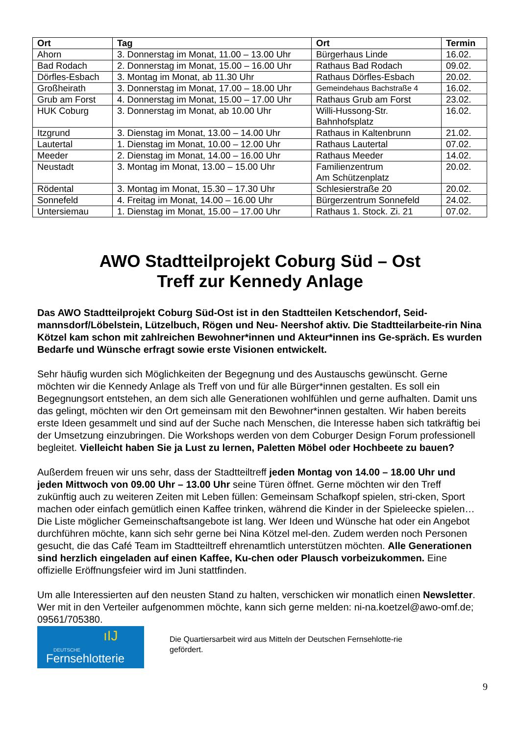| Ort | Tag | Ort | Termin |
| --- | --- | --- | --- |
| Ahorn | 3. Donnerstag im Monat, 11.00 – 13.00 Uhr | Bürgerhaus Linde | 16.02. |
| Bad Rodach | 2. Donnerstag im Monat, 15.00 – 16.00 Uhr | Rathaus Bad Rodach | 09.02. |
| Dörfles-Esbach | 3. Montag im Monat, ab 11.30 Uhr | Rathaus Dörfles-Esbach | 20.02. |
| Großheirath | 3. Donnerstag im Monat, 17.00 – 18.00 Uhr | Gemeindehaus Bachstraße 4 | 16.02. |
| Grub am Forst | 4. Donnerstag im Monat, 15.00 – 17.00 Uhr | Rathaus Grub am Forst | 23.02. |
| HUK Coburg | 3. Donnerstag im Monat, ab 10.00 Uhr | Willi-Hussong-Str. Bahnhofsplatz | 16.02. |
| Itzgrund | 3. Dienstag im Monat, 13.00 – 14.00 Uhr | Rathaus in Kaltenbrunn | 21.02. |
| Lautertal | 1. Dienstag im Monat, 10.00 – 12.00 Uhr | Rathaus Lautertal | 07.02. |
| Meeder | 2. Dienstag im Monat, 14.00 – 16.00 Uhr | Rathaus Meeder | 14.02. |
| Neustadt | 3. Montag im Monat, 13.00 – 15.00 Uhr | Familienzentrum Am Schützenplatz | 20.02. |
| Rödental | 3. Montag im Monat, 15.30 – 17.30 Uhr | Schlesierstraße 20 | 20.02. |
| Sonnefeld | 4. Freitag im Monat, 14.00 – 16.00 Uhr | Bürgerzentrum Sonnefeld | 24.02. |
| Untersiemau | 1. Dienstag im Monat, 15.00 – 17.00 Uhr | Rathaus 1. Stock. Zi. 21 | 07.02. |
AWO Stadtteilprojekt Coburg Süd – Ost
Treff zur Kennedy Anlage
Das AWO Stadtteilprojekt Coburg Süd-Ost ist in den Stadtteilen Ketschendorf, Seid-mannsdorf/Löbelstein, Lützelbuch, Rögen und Neu- Neershof aktiv. Die Stadtteilarbeite-rin Nina Kötzel kam schon mit zahlreichen Bewohner*innen und Akteur*innen ins Ge-spräch. Es wurden Bedarfe und Wünsche erfragt sowie erste Visionen entwickelt.
Sehr häufig wurden sich Möglichkeiten der Begegnung und des Austauschs gewünscht. Gerne möchten wir die Kennedy Anlage als Treff von und für alle Bürger*innen gestalten. Es soll ein Begegnungsort entstehen, an dem sich alle Generationen wohlfühlen und gerne aufhalten. Damit uns das gelingt, möchten wir den Ort gemeinsam mit den Bewohner*innen gestalten. Wir haben bereits erste Ideen gesammelt und sind auf der Suche nach Menschen, die Interesse haben sich tatkräftig bei der Umsetzung einzubringen. Die Workshops werden von dem Coburger Design Forum professionell begleitet. Vielleicht haben Sie ja Lust zu lernen, Paletten Möbel oder Hochbeete zu bauen?
Außerdem freuen wir uns sehr, dass der Stadtteiltreff jeden Montag von 14.00 – 18.00 Uhr und jeden Mittwoch von 09.00 Uhr – 13.00 Uhr seine Türen öffnet. Gerne möchten wir den Treff zukünftig auch zu weiteren Zeiten mit Leben füllen: Gemeinsam Schafkopf spielen, stri-cken, Sport machen oder einfach gemütlich einen Kaffee trinken, während die Kinder in der Spieleecke spielen… Die Liste möglicher Gemeinschaftsangebote ist lang. Wer Ideen und Wünsche hat oder ein Angebot durchführen möchte, kann sich sehr gerne bei Nina Kötzel mel-den. Zudem werden noch Personen gesucht, die das Café Team im Stadtteiltreff ehrenamtlich unterstützen möchten. Alle Generationen sind herzlich eingeladen auf einen Kaffee, Ku-chen oder Plausch vorbeizukommen. Eine offizielle Eröffnungsfeier wird im Juni stattfinden.
Um alle Interessierten auf den neusten Stand zu halten, verschicken wir monatlich einen Newsletter. Wer mit in den Verteiler aufgenommen möchte, kann sich gerne melden: ni-na.koetzel@awo-omf.de; 09561/705380.
ıIJ
DEUTSCHE
Fernsehlotterie
Die Quartiersarbeit wird aus Mitteln der Deutschen Fernsehlotte-rie gefördert.
9